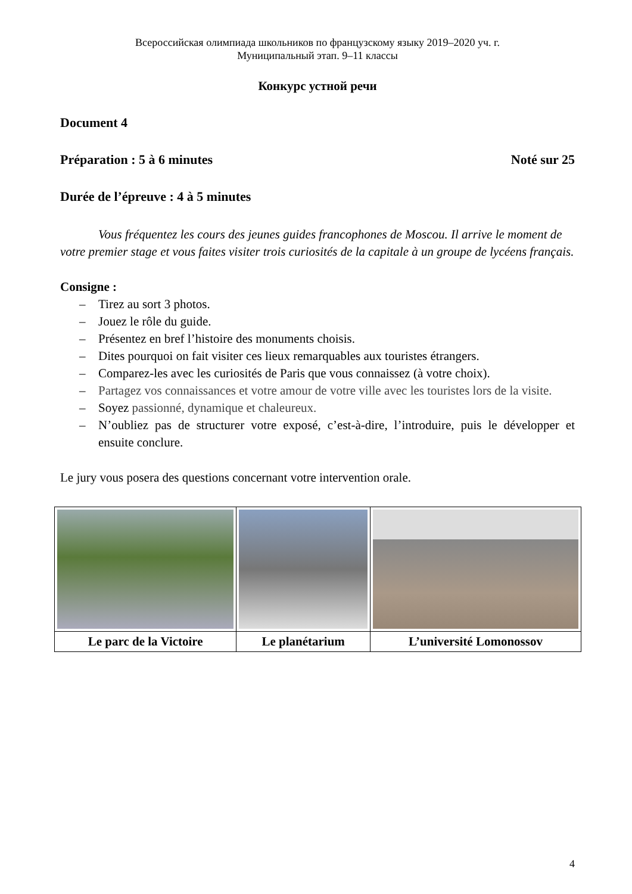Всероссийская олимпиада школьников по французскому языку 2019–2020 уч. г.
Муниципальный этап. 9–11 классы
Конкурс устной речи
Document 4
Préparation : 5 à 6 minutes Noté sur 25
Durée de l’épreuve : 4 à 5 minutes
Vous fréquentez les cours des jeunes guides francophones de Moscou. Il arrive le moment de votre premier stage et vous faites visiter trois curiosités de la capitale à un groupe de lycéens français.
Consigne :
– Tirez au sort 3 photos.
– Jouez le rôle du guide.
– Présentez en bref l’histoire des monuments choisis.
– Dites pourquoi on fait visiter ces lieux remarquables aux touristes étrangers.
– Comparez-les avec les curiosités de Paris que vous connaissez (à votre choix).
– Partagez vos connaissances et votre amour de votre ville avec les touristes lors de la visite.
– Soyez passionné, dynamique et chaleureux.
– N’oubliez pas de structurer votre exposé, c’est-à-dire, l’introduire, puis le développer et ensuite conclure.
Le jury vous posera des questions concernant votre intervention orale.
| Le parc de la Victoire | Le planétarium | L’université Lomonossov |
4